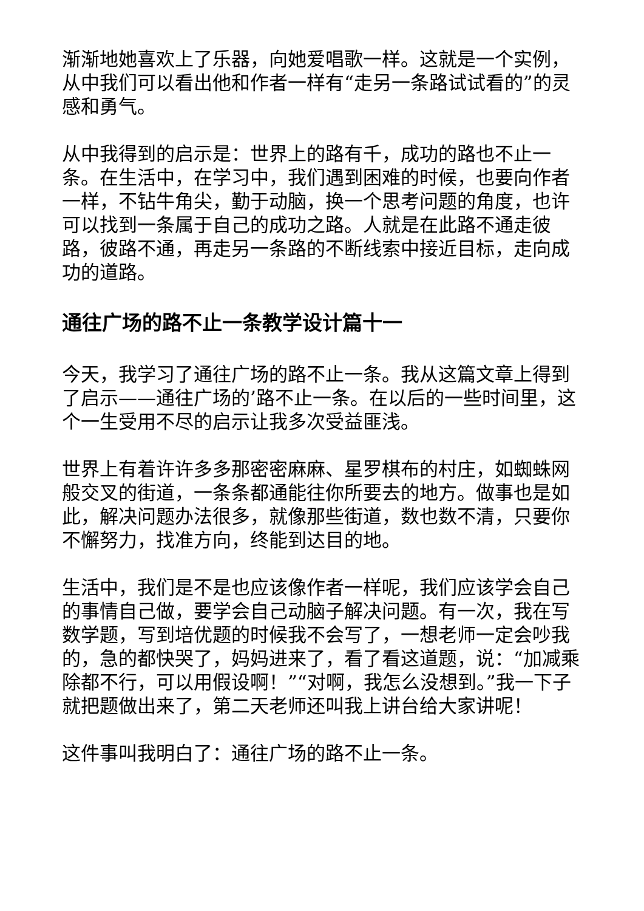渐渐地她喜欢上了乐器，向她爱唱歌一样。这就是一个实例，从中我们可以看出他和作者一样有“走另一条路试试看的”的灵感和勇气。
从中我得到的启示是：世界上的路有千，成功的路也不止一条。在生活中，在学习中，我们遇到困难的时候，也要向作者一样，不钻牛角尖，勤于动脑，换一个思考问题的角度，也许可以找到一条属于自己的成功之路。人就是在此路不通走彼路，彼路不通，再走另一条路的不断线索中接近目标，走向成功的道路。
通往广场的路不止一条教学设计篇十一
今天，我学习了通往广场的路不止一条。我从这篇文章上得到了启示——通往广场的’路不止一条。在以后的一些时间里，这个一生受用不尽的启示让我多次受益匪浅。
世界上有着许许多多那密密麻麻、星罗棋布的村庄，如蜘蛛网般交叉的街道，一条条都通能往你所要去的地方。做事也是如此，解决问题办法很多，就像那些街道，数也数不清，只要你不懈努力，找准方向，终能到达目的地。
生活中，我们是不是也应该像作者一样呢，我们应该学会自己的事情自己做，要学会自己动脑子解决问题。有一次，我在写数学题，写到培优题的时候我不会写了，一想老师一定会吵我的，急的都快哭了，妈妈进来了，看了看这道题，说：“加减乘除都不行，可以用假设啊！”“对啊，我怎么没想到。”我一下子就把题做出来了，第二天老师还叫我上讲台给大家讲呢！
这件事叫我明白了：通往广场的路不止一条。